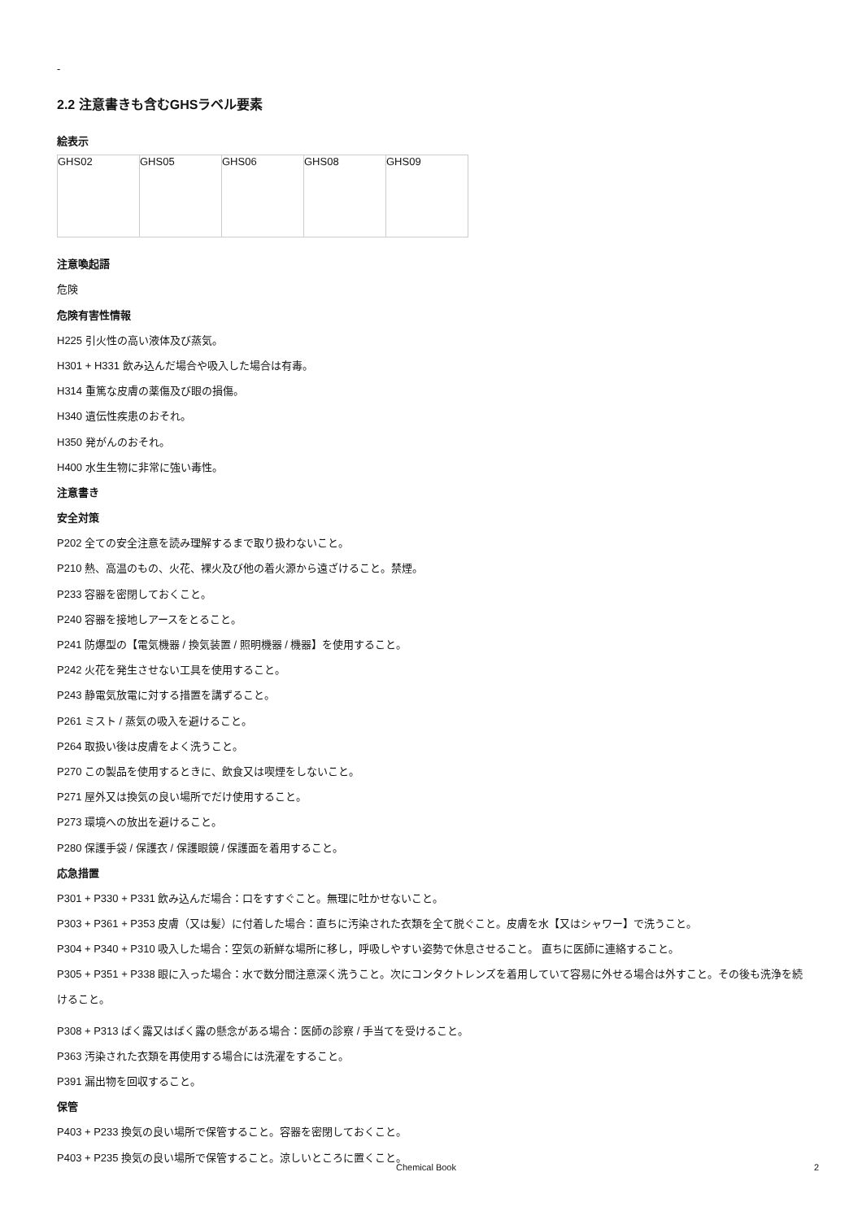-
2.2 注意書きも含むGHSラベル要素
絵表示
| GHS02 | GHS05 | GHS06 | GHS08 | GHS09 |
注意喚起語
危険
危険有害性情報
H225 引火性の高い液体及び蒸気。
H301 + H331 飲み込んだ場合や吸入した場合は有毒。
H314 重篤な皮膚の薬傷及び眼の損傷。
H340 遺伝性疾患のおそれ。
H350 発がんのおそれ。
H400 水生生物に非常に強い毒性。
注意書き
安全対策
P202 全ての安全注意を読み理解するまで取り扱わないこと。
P210 熱、高温のもの、火花、裸火及び他の着火源から遠ざけること。禁煙。
P233 容器を密閉しておくこと。
P240 容器を接地しアースをとること。
P241 防爆型の【電気機器 / 換気装置 / 照明機器 / 機器】を使用すること。
P242 火花を発生させない工具を使用すること。
P243 静電気放電に対する措置を講ずること。
P261 ミスト / 蒸気の吸入を避けること。
P264 取扱い後は皮膚をよく洗うこと。
P270 この製品を使用するときに、飲食又は喫煙をしないこと。
P271 屋外又は換気の良い場所でだけ使用すること。
P273 環境への放出を避けること。
P280 保護手袋 / 保護衣 / 保護眼鏡 / 保護面を着用すること。
応急措置
P301 + P330 + P331 飲み込んだ場合：口をすすぐこと。無理に吐かせないこと。
P303 + P361 + P353 皮膚（又は髪）に付着した場合：直ちに汚染された衣類を全て脱ぐこと。皮膚を水【又はシャワー】で洗うこと。
P304 + P340 + P310 吸入した場合：空気の新鮮な場所に移し，呼吸しやすい姿勢で休息させること。 直ちに医師に連絡すること。
P305 + P351 + P338 眼に入った場合：水で数分間注意深く洗うこと。次にコンタクトレンズを着用していて容易に外せる場合は外すこと。その後も洗浄を続けること。
P308 + P313 ばく露又はばく露の懸念がある場合：医師の診察 / 手当てを受けること。
P363 汚染された衣類を再使用する場合には洗濯をすること。
P391 漏出物を回収すること。
保管
P403 + P233 換気の良い場所で保管すること。容器を密閉しておくこと。
P403 + P235 換気の良い場所で保管すること。涼しいところに置くこと。
Chemical Book 2